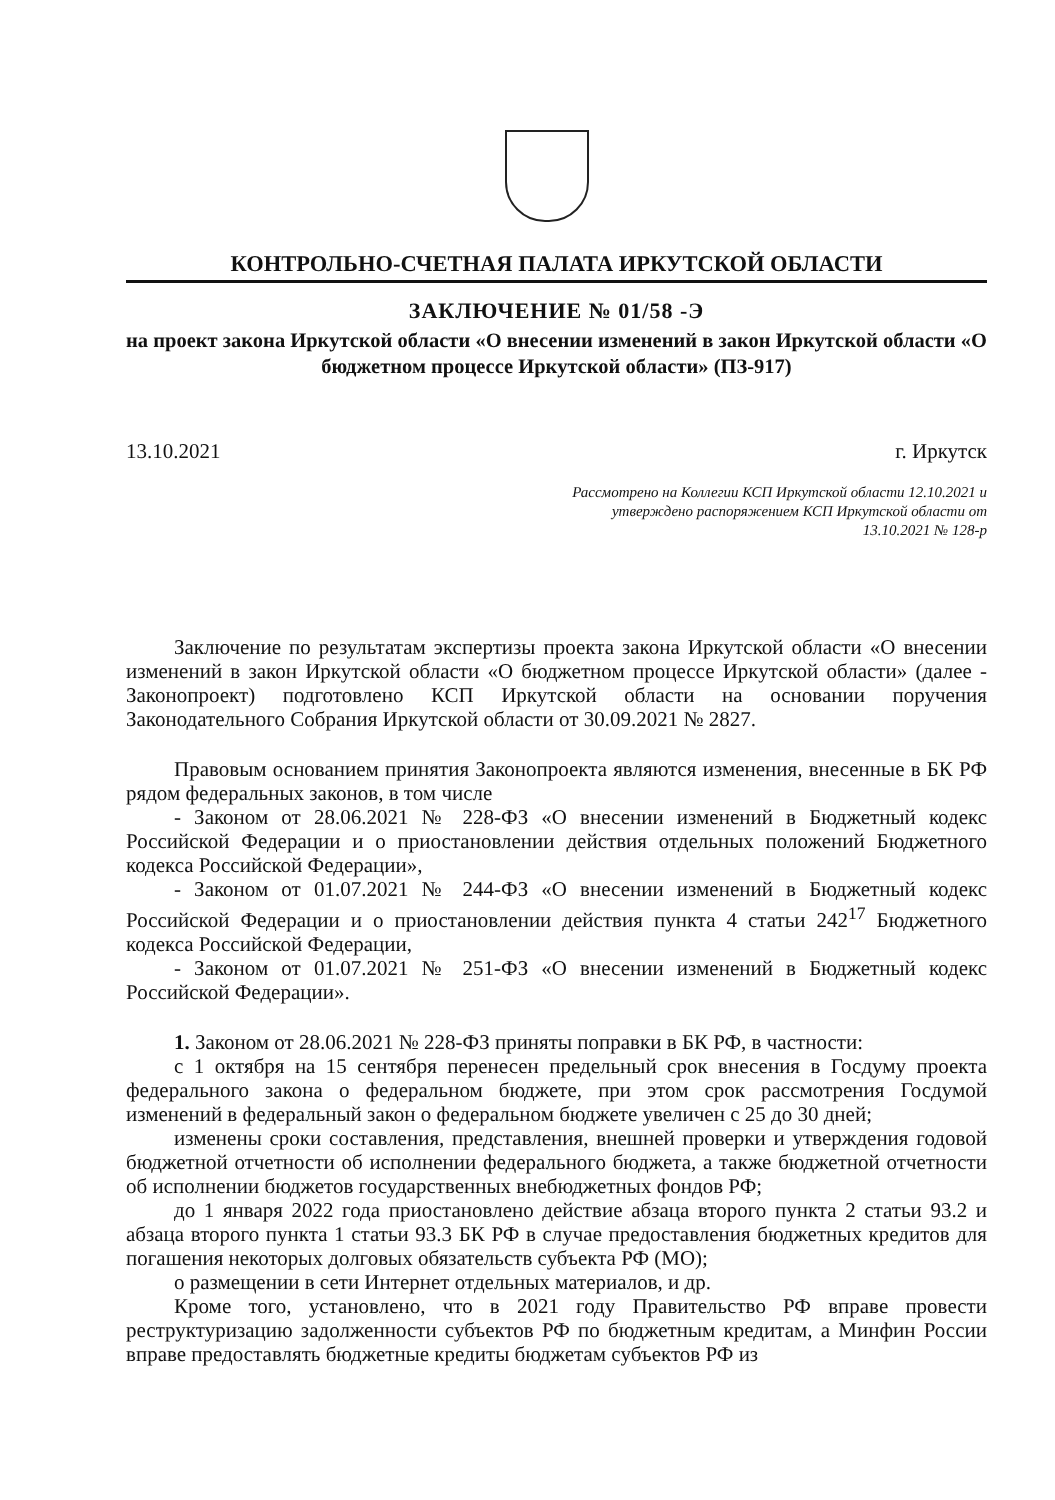КОНТРОЛЬНО-СЧЕТНАЯ ПАЛАТА ИРКУТСКОЙ ОБЛАСТИ
ЗАКЛЮЧЕНИЕ № 01/58 -Э
на проект закона Иркутской области «О внесении изменений в закон Иркутской области «О бюджетном процессе Иркутской области» (ПЗ-917)
13.10.2021 г. Иркутск
Рассмотрено на Коллегии КСП Иркутской области 12.10.2021 и утверждено распоряжением КСП Иркутской области от 13.10.2021 № 128-р
Заключение по результатам экспертизы проекта закона Иркутской области «О внесении изменений в закон Иркутской области «О бюджетном процессе Иркутской области» (далее - Законопроект) подготовлено КСП Иркутской области на основании поручения Законодательного Собрания Иркутской области от 30.09.2021 № 2827.
Правовым основанием принятия Законопроекта являются изменения, внесенные в БК РФ рядом федеральных законов, в том числе
- Законом от 28.06.2021 № 228-ФЗ «О внесении изменений в Бюджетный кодекс Российской Федерации и о приостановлении действия отдельных положений Бюджетного кодекса Российской Федерации»,
- Законом от 01.07.2021 № 244-ФЗ «О внесении изменений в Бюджетный кодекс Российской Федерации и о приостановлении действия пункта 4 статьи 242<sup>17</sup> Бюджетного кодекса Российской Федерации,
- Законом от 01.07.2021 № 251-ФЗ «О внесении изменений в Бюджетный кодекс Российской Федерации».
1. Законом от 28.06.2021 № 228-ФЗ приняты поправки в БК РФ, в частности:
с 1 октября на 15 сентября перенесен предельный срок внесения в Госдуму проекта федерального закона о федеральном бюджете, при этом срок рассмотрения Госдумой изменений в федеральный закон о федеральном бюджете увеличен с 25 до 30 дней;
изменены сроки составления, представления, внешней проверки и утверждения годовой бюджетной отчетности об исполнении федерального бюджета, а также бюджетной отчетности об исполнении бюджетов государственных внебюджетных фондов РФ;
до 1 января 2022 года приостановлено действие абзаца второго пункта 2 статьи 93.2 и абзаца второго пункта 1 статьи 93.3 БК РФ в случае предоставления бюджетных кредитов для погашения некоторых долговых обязательств субъекта РФ (МО);
о размещении в сети Интернет отдельных материалов, и др.
Кроме того, установлено, что в 2021 году Правительство РФ вправе провести реструктуризацию задолженности субъектов РФ по бюджетным кредитам, а Минфин России вправе предоставлять бюджетные кредиты бюджетам субъектов РФ из